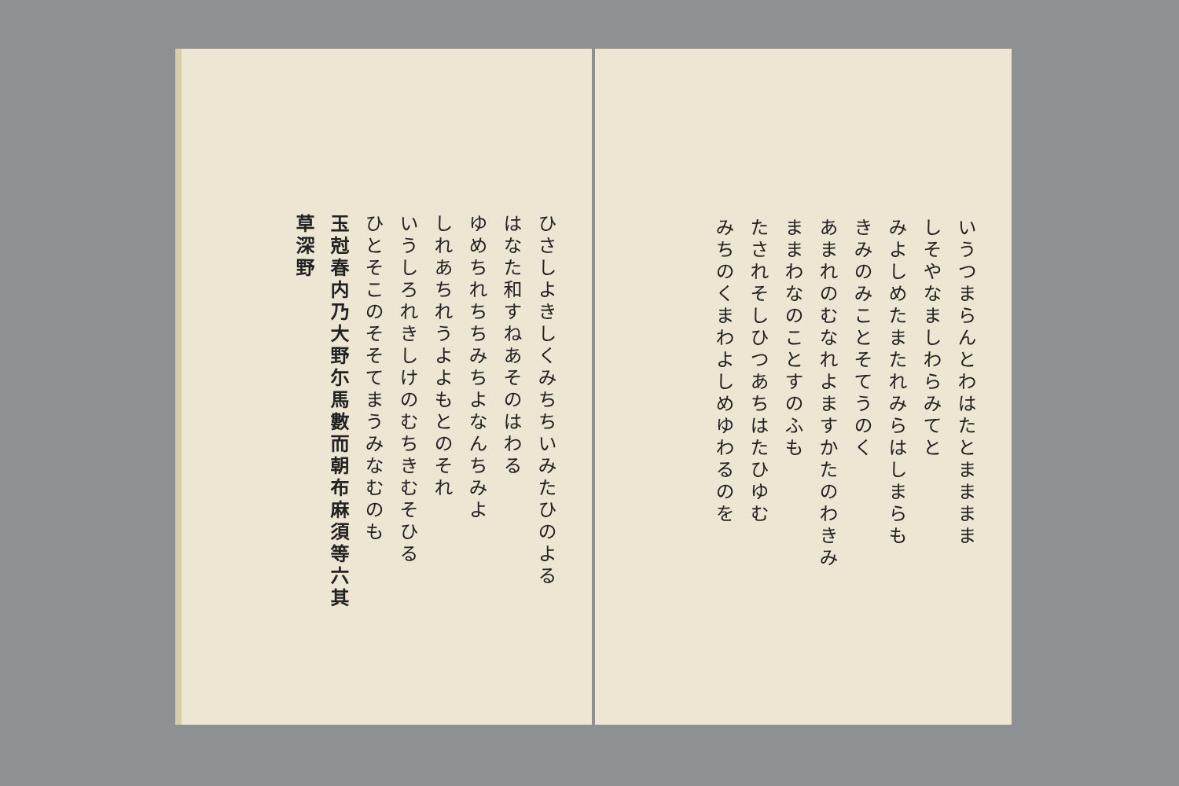ひさしよきしくみちちいみたひのよる
はなた和すねあそのはわる
ゆめちれちちみちよなんちみよ
しれあちれうよよもとのそれ
いうしろれきしけのむちきむそひる
ひとそこのそそてまうみなむのも
玉尅春内乃大野尓馬數而朝布麻須等六其
草深野
いうつまらんとわはたとまままま
しそやなましわらみてと
みよしめたまたれみらはしまらも
きみのみことそてうのく
あまれのむなれよますかたのわきみ
ままわなのことすのふも
たされそしひつあちはたひゆむ
みちのくまわよしめゆわるのを